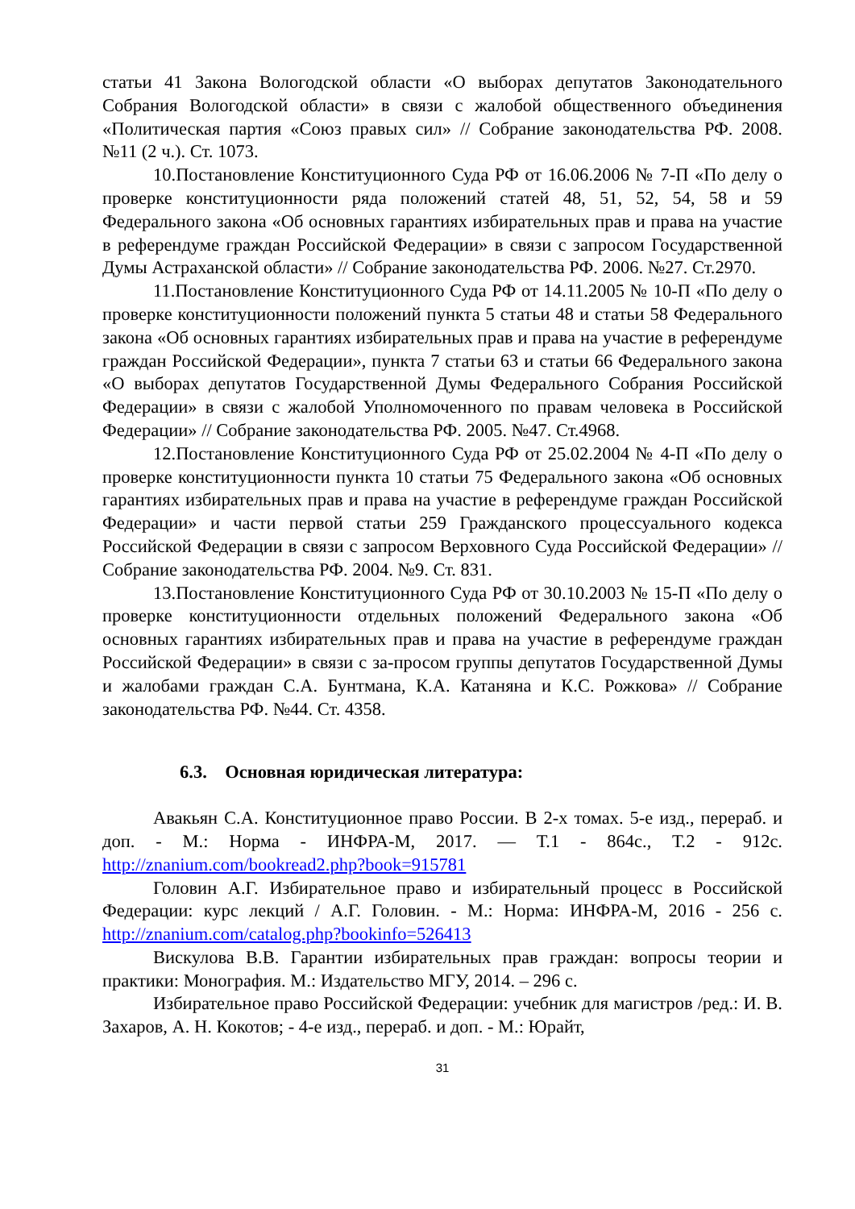статьи 41 Закона Вологодской области «О выборах депутатов Законодательного Собрания Вологодской области» в связи с жалобой общественного объединения «Политическая партия «Союз правых сил» // Собрание законодательства РФ. 2008. №11 (2 ч.). Ст. 1073.
10.Постановление Конституционного Суда РФ от 16.06.2006 № 7-П «По делу о проверке конституционности ряда положений статей 48, 51, 52, 54, 58 и 59 Федерального закона «Об основных гарантиях избирательных прав и права на участие в референдуме граждан Российской Федерации» в связи с запросом Государственной Думы Астраханской области» // Собрание законодательства РФ. 2006. №27. Ст.2970.
11.Постановление Конституционного Суда РФ от 14.11.2005 № 10-П «По делу о проверке конституционности положений пункта 5 статьи 48 и статьи 58 Федерального закона «Об основных гарантиях избирательных прав и права на участие в референдуме граждан Российской Федерации», пункта 7 статьи 63 и статьи 66 Федерального закона «О выборах депутатов Государственной Думы Федерального Собрания Российской Федерации» в связи с жалобой Уполномоченного по правам человека в Российской Федерации» // Собрание законодательства РФ. 2005. №47. Ст.4968.
12.Постановление Конституционного Суда РФ от 25.02.2004 № 4-П «По делу о проверке конституционности пункта 10 статьи 75 Федерального закона «Об основных гарантиях избирательных прав и права на участие в референдуме граждан Российской Федерации» и части первой статьи 259 Гражданского процессуального кодекса Российской Федерации в связи с запросом Верховного Суда Российской Федерации» // Собрание законодательства РФ. 2004. №9. Ст. 831.
13.Постановление Конституционного Суда РФ от 30.10.2003 № 15-П «По делу о проверке конституционности отдельных положений Федерального закона «Об основных гарантиях избирательных прав и права на участие в референдуме граждан Российской Федерации» в связи с за-просом группы депутатов Государственной Думы и жалобами граждан С.А. Бунтмана, К.А. Катаняна и К.С. Рожкова» // Собрание законодательства РФ. №44. Ст. 4358.
6.3. Основная юридическая литература:
Авакьян С.А. Конституционное право России. В 2-х томах. 5-е изд., перераб. и доп. - М.: Норма - ИНФРА-М, 2017. — Т.1 - 864с., Т.2 - 912с. http://znanium.com/bookread2.php?book=915781
Головин А.Г. Избирательное право и избирательный процесс в Российской Федерации: курс лекций / А.Г. Головин. - М.: Норма: ИНФРА-М, 2016 - 256 с. http://znanium.com/catalog.php?bookinfo=526413
Вискулова В.В. Гарантии избирательных прав граждан: вопросы теории и практики: Монография. М.: Издательство МГУ, 2014. – 296 с.
Избирательное право Российской Федерации: учебник для магистров /ред.: И. В. Захаров, А. Н. Кокотов; - 4-е изд., перераб. и доп. - М.: Юрайт,
31